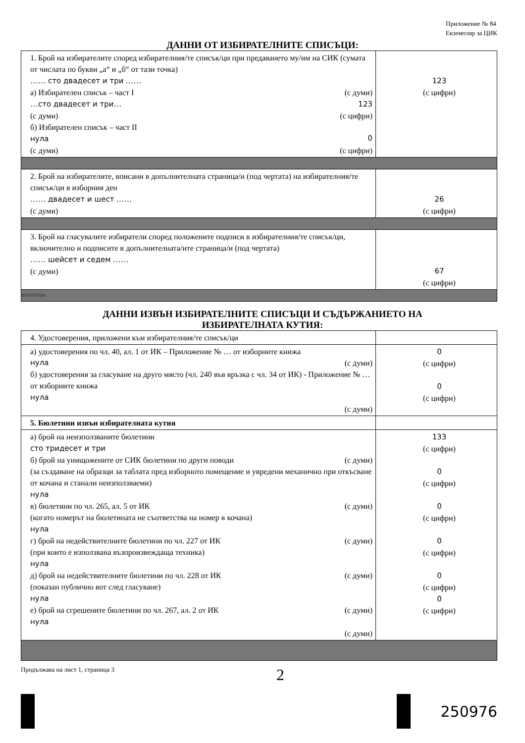Приложение № 84
Екземпляр за ЦИК
ДАННИ ОТ ИЗБИРАТЕЛНИТЕ СПИСЪЦИ:
| 1. Брой на избирателите според избирателния/те списък/ци при предаването му/им на СИК (сумата от числата по букви „а“ и „б“ от тази точка) …… сто двадесет и три …… а) Избирателен списък – част I (с думи) … сто двадесет и три … 123 (с думи) (с цифри) б) Избирателен списък – част II нула 0 (с думи) (с цифри) | 123 (с цифри) |
| 2. Брой на избирателите, вписани в допълнителната страница/и (под чертата) на избирателния/те списък/ци в изборния ден …… двадесет и шест …… (с думи) | 26 (с цифри) |
| 3. Брой на гласувалите избиратели според положените подписи в избирателния/те списък/ци, включително и подписите в допълнителната/ите страница/и (под чертата) …… шейсет и седем …… (с думи) | 67 (с цифри) |
| КОНТРОЛА | |
ДАННИ ИЗВЪН ИЗБИРАТЕЛНИТЕ СПИСЪЦИ И СЪДЪРЖАНИЕТО НА
ИЗБИРАТЕЛНАТА КУТИЯ:
| 4. Удостоверения, приложени към избирателния/те списък/ци | |
| а) удостоверения по чл. 40, ал. 1 от ИК – Приложение № … от изборните книжа нула (с думи) б) удостоверения за гласуване на друго място (чл. 240 във връзка с чл. 34 от ИК) - Приложение № … от изборните книжа нула (с думи) | 0 (с цифри) 0 (с цифри) |
| 5. Бюлетини извън избирателната кутия | |
| а) брой на неизползваните бюлетини сто тридесет и три б) брой на унищожените от СИК бюлетини по други поводи (с думи) (за създаване на образци за таблата пред изборното помещение и увредени механично при откъсване от кочана и станали неизползваеми) нула в) бюлетини по чл. 265, ал. 5 от ИК (с думи) (когато номерът на бюлетината не съответства на номер в кочана) нула г) брой на недействителните бюлетини по чл. 227 от ИК (с думи) (при които е използвана възпроизвеждаща техника) нула д) брой на недействителните бюлетини по чл. 228 от ИК (с думи) (показан публично вот след гласуване) нула е) брой на сгрешените бюлетини по чл. 267, ал. 2 от ИК (с думи) нула (с думи) | 133 (с цифри) 0 (с цифри) 0 (с цифри) 0 (с цифри) 0 (с цифри) 0 (с цифри) |
Продължава на лист 1, страница 3 2
250976